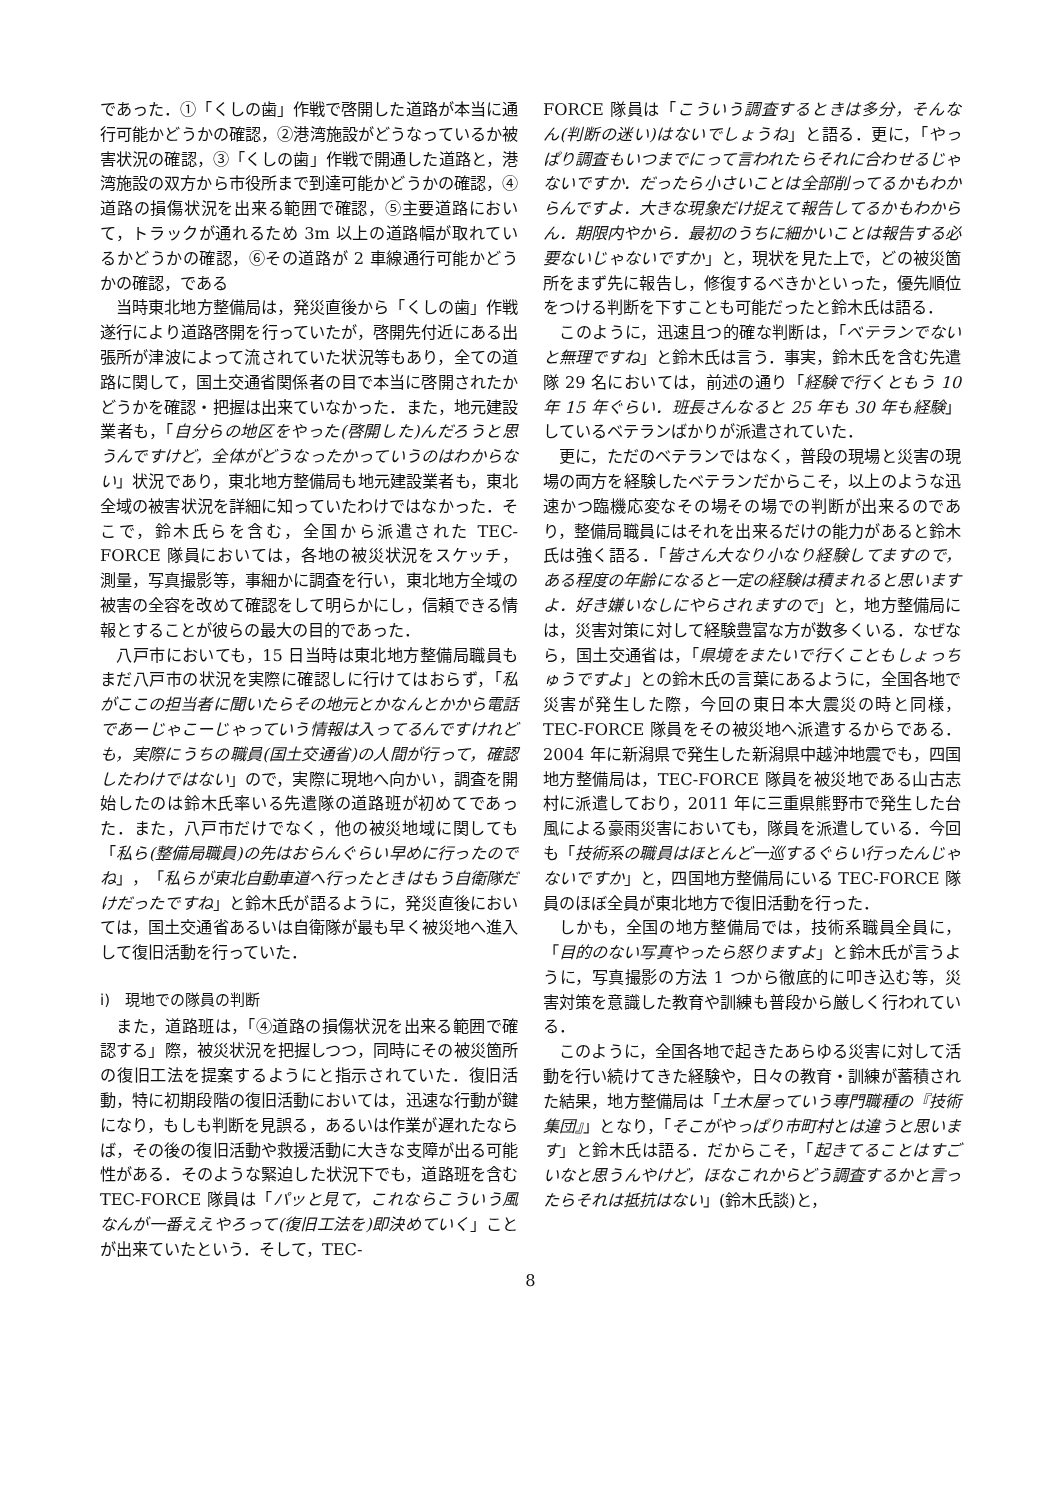であった．①「くしの歯」作戦で啓開した道路が本当に通行可能かどうかの確認，②港湾施設がどうなっているか被害状況の確認，③「くしの歯」作戦で開通した道路と，港湾施設の双方から市役所まで到達可能かどうかの確認，④道路の損傷状況を出来る範囲で確認，⑤主要道路において，トラックが通れるため 3m 以上の道路幅が取れているかどうかの確認，⑥その道路が 2 車線通行可能かどうかの確認，である
当時東北地方整備局は，発災直後から「くしの歯」作戦遂行により道路啓開を行っていたが，啓開先付近にある出張所が津波によって流されていた状況等もあり，全ての道路に関して，国土交通省関係者の目で本当に啓開されたかどうかを確認・把握は出来ていなかった．また，地元建設業者も，「自分らの地区をやった(啓開した)んだろうと思うんですけど，全体がどうなったかっていうのはわからない」状況であり，東北地方整備局も地元建設業者も，東北全域の被害状況を詳細に知っていたわけではなかった．そこで，鈴木氏らを含む，全国から派遣された TEC-FORCE 隊員においては，各地の被災状況をスケッチ，測量，写真撮影等，事細かに調査を行い，東北地方全域の被害の全容を改めて確認をして明らかにし，信頼できる情報とすることが彼らの最大の目的であった．
八戸市においても，15 日当時は東北地方整備局職員もまだ八戸市の状況を実際に確認しに行けてはおらず，「私がここの担当者に聞いたらその地元とかなんとかから電話であーじゃこーじゃっていう情報は入ってるんですけれども，実際にうちの職員(国土交通省)の人間が行って，確認したわけではない」ので，実際に現地へ向かい，調査を開始したのは鈴木氏率いる先遣隊の道路班が初めてであった．また，八戸市だけでなく，他の被災地域に関しても「私ら(整備局職員)の先はおらんぐらい早めに行ったのでね」，「私らが東北自動車道へ行ったときはもう自衛隊だけだったですね」と鈴木氏が語るように，発災直後においては，国土交通省あるいは自衛隊が最も早く被災地へ進入して復旧活動を行っていた．
i)　現地での隊員の判断
また，道路班は，「④道路の損傷状況を出来る範囲で確認する」際，被災状況を把握しつつ，同時にその被災箇所の復旧工法を提案するようにと指示されていた．復旧活動，特に初期段階の復旧活動においては，迅速な行動が鍵になり，もしも判断を見誤る，あるいは作業が遅れたならば，その後の復旧活動や救援活動に大きな支障が出る可能性がある．そのような緊迫した状況下でも，道路班を含む TEC-FORCE 隊員は「パッと見て，これならこういう風なんが一番ええやろって(復旧工法を)即決めていく」ことが出来ていたという．そして，TEC-
FORCE 隊員は「こういう調査するときは多分，そんなん(判断の迷い)はないでしょうね」と語る．更に，「やっぱり調査もいつまでにって言われたらそれに合わせるじゃないですか．だったら小さいことは全部削ってるかもわからんですよ．大きな現象だけ捉えて報告してるかもわからん．期限内やから．最初のうちに細かいことは報告する必要ないじゃないですか」と，現状を見た上で，どの被災箇所をまず先に報告し，修復するべきかといった，優先順位をつける判断を下すことも可能だったと鈴木氏は語る．
このように，迅速且つ的確な判断は，「ベテランでないと無理ですね」と鈴木氏は言う．事実，鈴木氏を含む先遣隊 29 名においては，前述の通り「経験で行くともう 10 年 15 年ぐらい．班長さんなると 25 年も 30 年も経験」しているベテランばかりが派遣されていた．
更に，ただのベテランではなく，普段の現場と災害の現場の両方を経験したベテランだからこそ，以上のような迅速かつ臨機応変なその場その場での判断が出来るのであり，整備局職員にはそれを出来るだけの能力があると鈴木氏は強く語る．「皆さん大なり小なり経験してますので，ある程度の年齢になると一定の経験は積まれると思いますよ．好き嫌いなしにやらされますので」と，地方整備局には，災害対策に対して経験豊富な方が数多くいる．なぜなら，国土交通省は，「県境をまたいで行くこともしょっちゅうですよ」との鈴木氏の言葉にあるように，全国各地で災害が発生した際，今回の東日本大震災の時と同様，TEC-FORCE 隊員をその被災地へ派遣するからである．2004 年に新潟県で発生した新潟県中越沖地震でも，四国地方整備局は，TEC-FORCE 隊員を被災地である山古志村に派遣しており，2011 年に三重県熊野市で発生した台風による豪雨災害においても，隊員を派遣している．今回も「技術系の職員はほとんど一巡するぐらい行ったんじゃないですか」と，四国地方整備局にいる TEC-FORCE 隊員のほぼ全員が東北地方で復旧活動を行った．
しかも，全国の地方整備局では，技術系職員全員に，「目的のない写真やったら怒りますよ」と鈴木氏が言うように，写真撮影の方法 1 つから徹底的に叩き込む等，災害対策を意識した教育や訓練も普段から厳しく行われている．
このように，全国各地で起きたあらゆる災害に対して活動を行い続けてきた経験や，日々の教育・訓練が蓄積された結果，地方整備局は「土木屋っていう専門職種の『技術集団』」となり，「そこがやっぱり市町村とは違うと思います」と鈴木氏は語る．だからこそ，「起きてることはすごいなと思うんやけど，ほなこれからどう調査するかと言ったらそれは抵抗はない」(鈴木氏談)と，
8